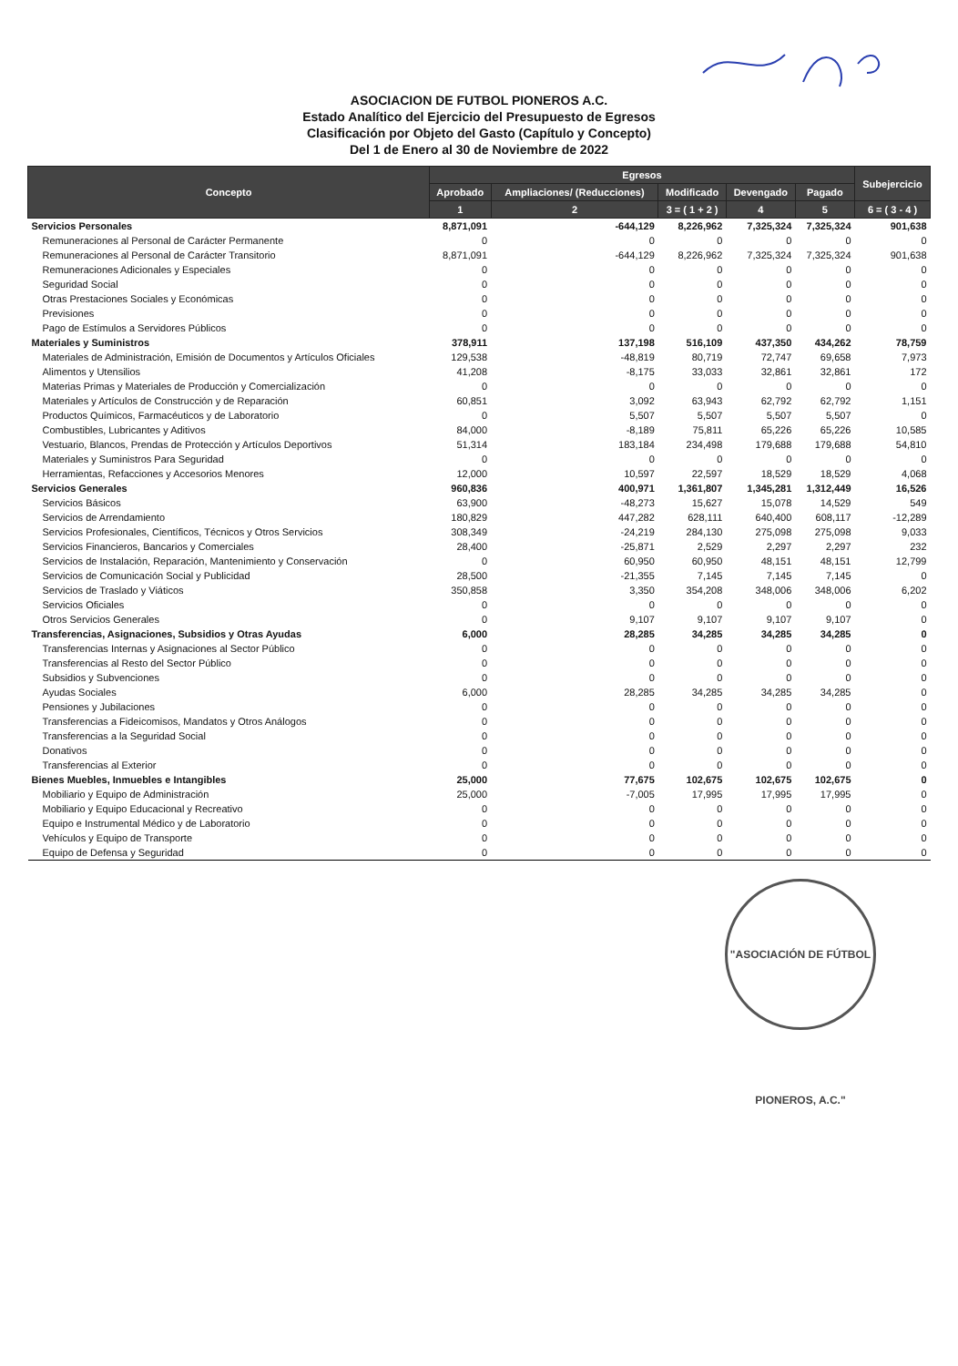ASOCIACION DE FUTBOL PIONEROS A.C.
Estado Analítico del Ejercicio del Presupuesto de Egresos
Clasificación por Objeto del Gasto (Capítulo y Concepto)
Del 1 de Enero al 30 de Noviembre de 2022
| Concepto | Egresos | | | | | Subejercicio |
| --- | --- | --- | --- | --- | --- | --- |
| | Aprobado | Ampliaciones/ (Reducciones) | Modificado | Devengado | Pagado | |
| | 1 | 2 | 3 = ( 1 + 2 ) | 4 | 5 | 6 = ( 3 - 4 ) |
| Servicios Personales | 8,871,091 | -644,129 | 8,226,962 | 7,325,324 | 7,325,324 | 901,638 |
| Remuneraciones al Personal de Carácter Permanente | 0 | 0 | 0 | 0 | 0 | 0 |
| Remuneraciones al Personal de Carácter Transitorio | 8,871,091 | -644,129 | 8,226,962 | 7,325,324 | 7,325,324 | 901,638 |
| Remuneraciones Adicionales y Especiales | 0 | 0 | 0 | 0 | 0 | 0 |
| Seguridad Social | 0 | 0 | 0 | 0 | 0 | 0 |
| Otras Prestaciones Sociales y Económicas | 0 | 0 | 0 | 0 | 0 | 0 |
| Previsiones | 0 | 0 | 0 | 0 | 0 | 0 |
| Pago de Estímulos a Servidores Públicos | 0 | 0 | 0 | 0 | 0 | 0 |
| Materiales y Suministros | 378,911 | 137,198 | 516,109 | 437,350 | 434,262 | 78,759 |
| Materiales de Administración, Emisión de Documentos y Artículos Oficiales | 129,538 | -48,819 | 80,719 | 72,747 | 69,658 | 7,973 |
| Alimentos y Utensilios | 41,208 | -8,175 | 33,033 | 32,861 | 32,861 | 172 |
| Materias Primas y Materiales de Producción y Comercialización | 0 | 0 | 0 | 0 | 0 | 0 |
| Materiales y Artículos de Construcción y de Reparación | 60,851 | 3,092 | 63,943 | 62,792 | 62,792 | 1,151 |
| Productos Químicos, Farmacéuticos y de Laboratorio | 0 | 5,507 | 5,507 | 5,507 | 5,507 | 0 |
| Combustibles, Lubricantes y Aditivos | 84,000 | -8,189 | 75,811 | 65,226 | 65,226 | 10,585 |
| Vestuario, Blancos, Prendas de Protección y Artículos Deportivos | 51,314 | 183,184 | 234,498 | 179,688 | 179,688 | 54,810 |
| Materiales y Suministros Para Seguridad | 0 | 0 | 0 | 0 | 0 | 0 |
| Herramientas, Refacciones y Accesorios Menores | 12,000 | 10,597 | 22,597 | 18,529 | 18,529 | 4,068 |
| Servicios Generales | 960,836 | 400,971 | 1,361,807 | 1,345,281 | 1,312,449 | 16,526 |
| Servicios Básicos | 63,900 | -48,273 | 15,627 | 15,078 | 14,529 | 549 |
| Servicios de Arrendamiento | 180,829 | 447,282 | 628,111 | 640,400 | 608,117 | -12,289 |
| Servicios Profesionales, Científicos, Técnicos y Otros Servicios | 308,349 | -24,219 | 284,130 | 275,098 | 275,098 | 9,033 |
| Servicios Financieros, Bancarios y Comerciales | 28,400 | -25,871 | 2,529 | 2,297 | 2,297 | 232 |
| Servicios de Instalación, Reparación, Mantenimiento y Conservación | 0 | 60,950 | 60,950 | 48,151 | 48,151 | 12,799 |
| Servicios de Comunicación Social y Publicidad | 28,500 | -21,355 | 7,145 | 7,145 | 7,145 | 0 |
| Servicios de Traslado y Viáticos | 350,858 | 3,350 | 354,208 | 348,006 | 348,006 | 6,202 |
| Servicios Oficiales | 0 | 0 | 0 | 0 | 0 | 0 |
| Otros Servicios Generales | 0 | 9,107 | 9,107 | 9,107 | 9,107 | 0 |
| Transferencias, Asignaciones, Subsidios y Otras Ayudas | 6,000 | 28,285 | 34,285 | 34,285 | 34,285 | 0 |
| Transferencias Internas y Asignaciones al Sector Público | 0 | 0 | 0 | 0 | 0 | 0 |
| Transferencias al Resto del Sector Público | 0 | 0 | 0 | 0 | 0 | 0 |
| Subsidios y Subvenciones | 0 | 0 | 0 | 0 | 0 | 0 |
| Ayudas Sociales | 6,000 | 28,285 | 34,285 | 34,285 | 34,285 | 0 |
| Pensiones y Jubilaciones | 0 | 0 | 0 | 0 | 0 | 0 |
| Transferencias a Fideicomisos, Mandatos y Otros Análogos | 0 | 0 | 0 | 0 | 0 | 0 |
| Transferencias a la Seguridad Social | 0 | 0 | 0 | 0 | 0 | 0 |
| Donativos | 0 | 0 | 0 | 0 | 0 | 0 |
| Transferencias al Exterior | 0 | 0 | 0 | 0 | 0 | 0 |
| Bienes Muebles, Inmuebles e Intangibles | 25,000 | 77,675 | 102,675 | 102,675 | 102,675 | 0 |
| Mobiliario y Equipo de Administración | 25,000 | -7,005 | 17,995 | 17,995 | 17,995 | 0 |
| Mobiliario y Equipo Educacional y Recreativo | 0 | 0 | 0 | 0 | 0 | 0 |
| Equipo e Instrumental Médico y de Laboratorio | 0 | 0 | 0 | 0 | 0 | 0 |
| Vehículos y Equipo de Transporte | 0 | 0 | 0 | 0 | 0 | 0 |
| Equipo de Defensa y Seguridad | 0 | 0 | 0 | 0 | 0 | 0 |
"ASOCIACIÓN DE FÚTBOL PIONEROS, A.C."